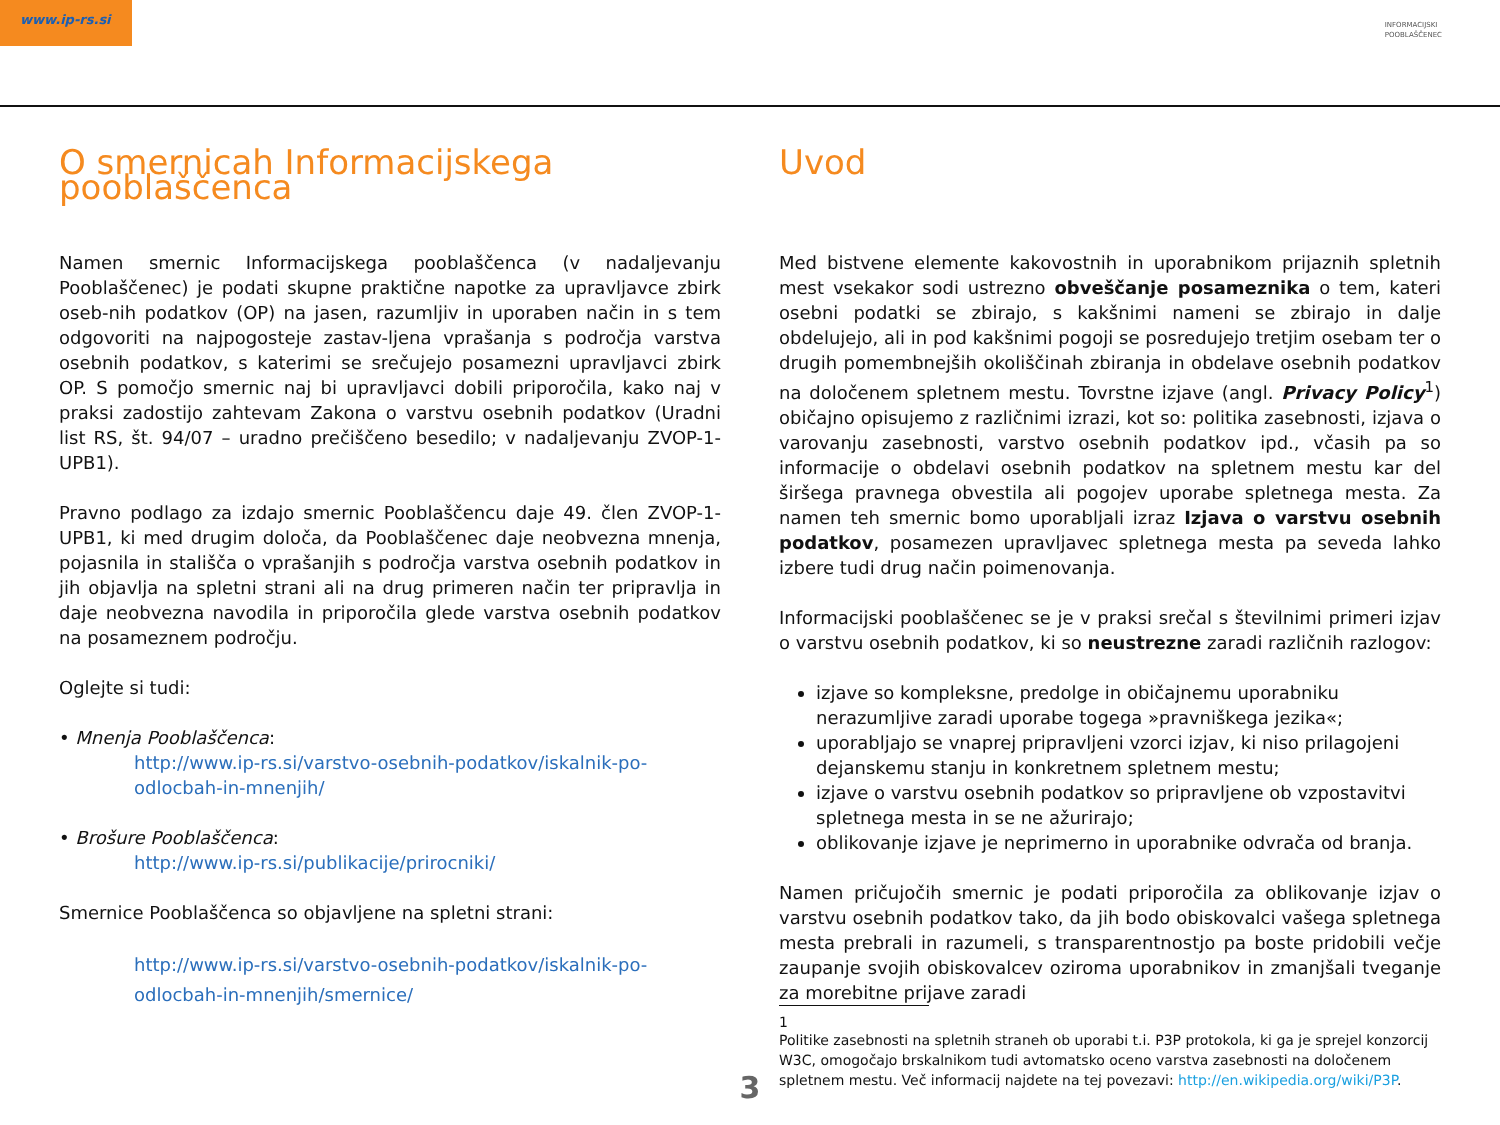www.ip-rs.si
INFORMACIJSKI
POOBLAŠČENEC
O smernicah Informacijskega pooblaščenca
Namen smernic Informacijskega pooblaščenca (v nadaljevanju Pooblaščenec) je podati skupne praktične napotke za upravljavce zbirk oseb-nih podatkov (OP) na jasen, razumljiv in uporaben način in s tem odgovoriti na najpogosteje zastav-ljena vprašanja s področja varstva osebnih podatkov, s katerimi se srečujejo posamezni upravljavci zbirk OP. S pomočjo smernic naj bi upravljavci dobili priporočila, kako naj v praksi zadostijo zahtevam Zakona o varstvu osebnih podatkov (Uradni list RS, št. 94/07 – uradno prečiščeno besedilo; v nadaljevanju ZVOP-1-UPB1).
Pravno podlago za izdajo smernic Pooblaščencu daje 49. člen ZVOP-1-UPB1, ki med drugim določa, da Pooblaščenec daje neobvezna mnenja, pojasnila in stališča o vprašanjih s področja varstva osebnih podatkov in jih objavlja na spletni strani ali na drug primeren način ter pripravlja in daje neobvezna navodila in priporočila glede varstva osebnih podatkov na posameznem področju.
Oglejte si tudi:
• Mnenja Pooblaščenca:
http://www.ip-rs.si/varstvo-osebnih-podatkov/iskalnik-po-odlocbah-in-mnenjih/
• Brošure Pooblaščenca:
http://www.ip-rs.si/publikacije/prirocniki/
Smernice Pooblaščenca so objavljene na spletni strani:
http://www.ip-rs.si/varstvo-osebnih-podatkov/iskalnik-po-odlocbah-in-mnenjih/smernice/
Uvod
Med bistvene elemente kakovostnih in uporabnikom prijaznih spletnih mest vsekakor sodi ustrezno obveščanje posameznika o tem, kateri osebni podatki se zbirajo, s kakšnimi nameni se zbirajo in dalje obdelujejo, ali in pod kakšnimi pogoji se posredujejo tretjim osebam ter o drugih pomembnejših okoliščinah zbiranja in obdelave osebnih podatkov na določenem spletnem mestu. Tovrstne izjave (angl. Privacy Policy<sup>1</sup>) običajno opisujemo z različnimi izrazi, kot so: politika zasebnosti, izjava o varovanju zasebnosti, varstvo osebnih podatkov ipd., včasih pa so informacije o obdelavi osebnih podatkov na spletnem mestu kar del širšega pravnega obvestila ali pogojev uporabe spletnega mesta. Za namen teh smernic bomo uporabljali izraz Izjava o varstvu osebnih podatkov, posamezen upravljavec spletnega mesta pa seveda lahko izbere tudi drug način poimenovanja.
Informacijski pooblaščenec se je v praksi srečal s številnimi primeri izjav o varstvu osebnih podatkov, ki so neustrezne zaradi različnih razlogov:
izjave so kompleksne, predolge in običajnemu uporabniku nerazumljive zaradi uporabe togega »pravniškega jezika«;
uporabljajo se vnaprej pripravljeni vzorci izjav, ki niso prilagojeni dejanskemu stanju in konkretnem spletnem mestu;
izjave o varstvu osebnih podatkov so pripravljene ob vzpostavitvi spletnega mesta in se ne ažurirajo;
oblikovanje izjave je neprimerno in uporabnike odvrača od branja.
Namen pričujočih smernic je podati priporočila za oblikovanje izjav o varstvu osebnih podatkov tako, da jih bodo obiskovalci vašega spletnega mesta prebrali in razumeli, s transparentnostjo pa boste pridobili večje zaupanje svojih obiskovalcev oziroma uporabnikov in zmanjšali tveganje za morebitne prijave zaradi
1
Politike zasebnosti na spletnih straneh ob uporabi t.i. P3P protokola, ki ga je sprejel konzorcij W3C, omogočajo brskalnikom tudi avtomatsko oceno varstva zasebnosti na določenem spletnem mestu. Več informacij najdete na tej povezavi: http://en.wikipedia.org/wiki/P3P.
3